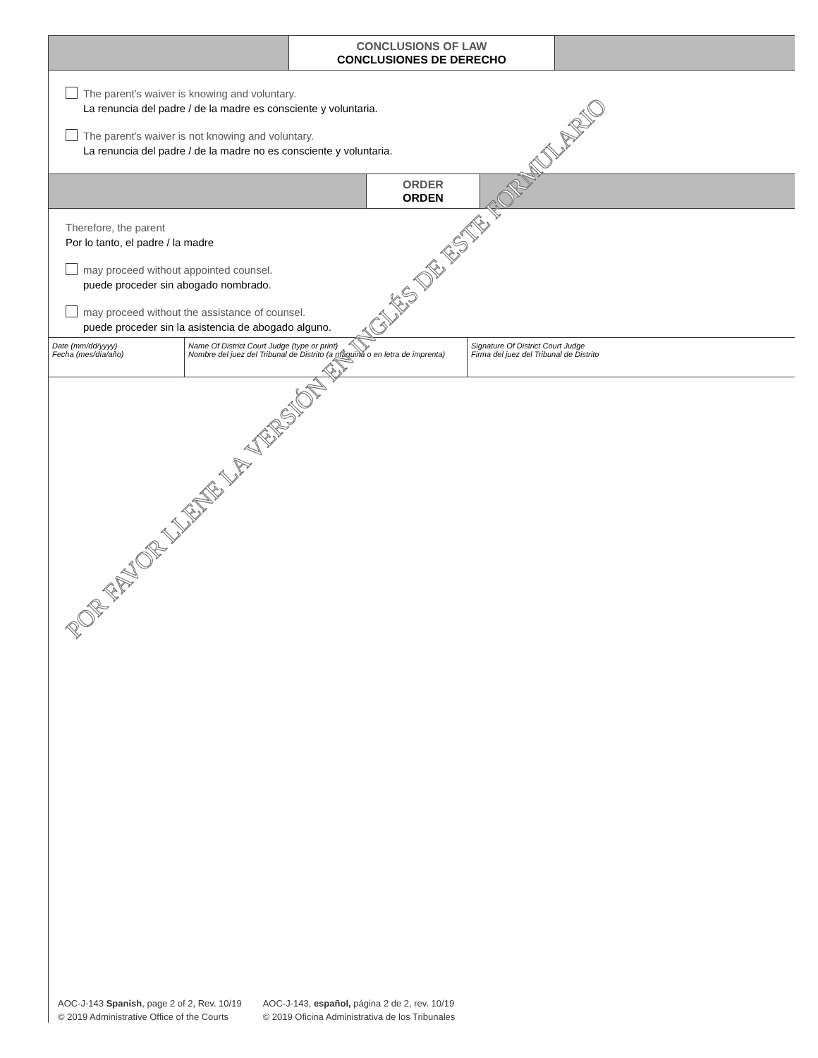CONCLUSIONS OF LAW
CONCLUSIONES DE DERECHO
The parent’s waiver is knowing and voluntary.
La renuncia del padre / de la madre es consciente y voluntaria.
The parent’s waiver is not knowing and voluntary.
La renuncia del padre / de la madre no es consciente y voluntaria.
ORDER
ORDEN
Therefore, the parent
Por lo tanto, el padre / la madre
may proceed without appointed counsel.
puede proceder sin abogado nombrado.
may proceed without the assistance of counsel.
puede proceder sin la asistencia de abogado alguno.
Date (mm/dd/yyyy)
Fecha (mes/día/año)
Name Of District Court Judge (type or print)
Nombre del juez del Tribunal de Distrito (a máquina o en letra de imprenta)
Signature Of District Court Judge
Firma del juez del Tribunal de Distrito
POR FAVOR LLENE LA VERSIÓN EN INGLÉS DE ESTE FORMULARIO
AOC-J-143 Spanish, page 2 of 2, Rev. 10/19
© 2019 Administrative Office of the Courts
AOC-J-143, español, página 2 de 2, rev. 10/19
© 2019 Oficina Administrativa de los Tribunales